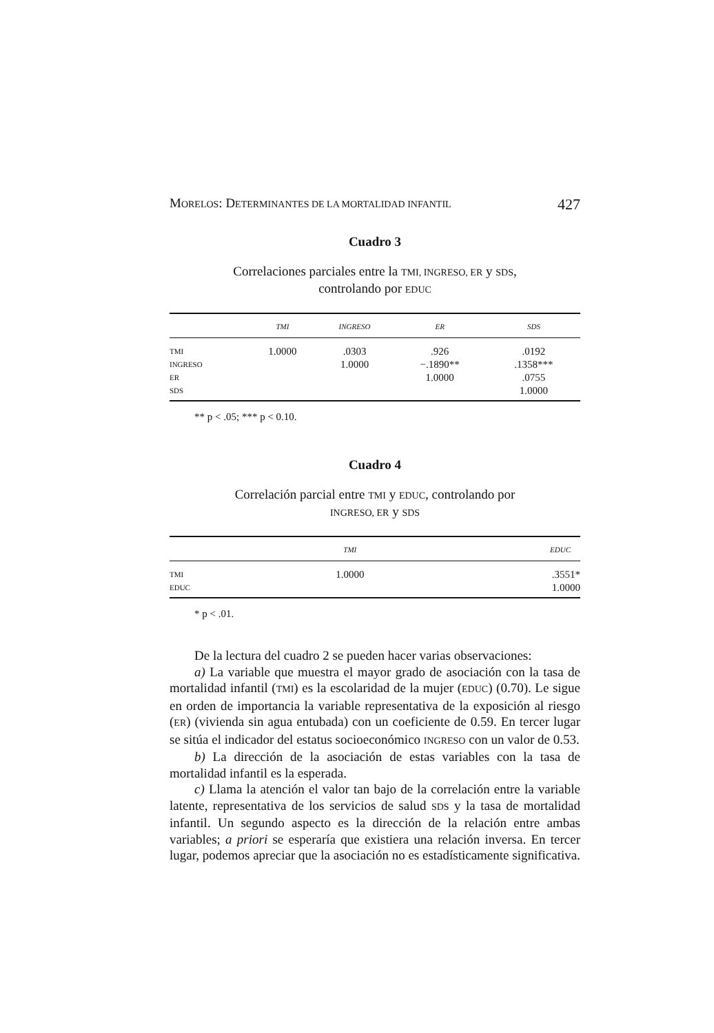MORELOS: DETERMINANTES DE LA MORTALIDAD INFANTIL 427
Cuadro 3
Correlaciones parciales entre la TMI, INGRESO, ER y SDS,
controlando por EDUC
| | TMI | INGRESO | ER | SDS |
| --- | --- | --- | --- | --- |
| TMI | 1.0000 | .0303 | .926 | .0192 |
| INGRESO | | 1.0000 | −.1890** | .1358*** |
| ER | | | 1.0000 | .0755 |
| SDS | | | | 1.0000 |
** p < .05; *** p < 0.10.
Cuadro 4
Correlación parcial entre TMI y EDUC, controlando por
INGRESO, ER y SDS
| | TMI | EDUC |
| --- | --- | --- |
| TMI | 1.0000 | .3551* |
| EDUC | | 1.0000 |
* p < .01.
De la lectura del cuadro 2 se pueden hacer varias observaciones:
a) La variable que muestra el mayor grado de asociación con la tasa de mortalidad infantil (TMI) es la escolaridad de la mujer (EDUC) (0.70). Le sigue en orden de importancia la variable representativa de la exposición al riesgo (ER) (vivienda sin agua entubada) con un coeficiente de 0.59. En tercer lugar se sitúa el indicador del estatus socioeconómico INGRESO con un valor de 0.53.
b) La dirección de la asociación de estas variables con la tasa de mortalidad infantil es la esperada.
c) Llama la atención el valor tan bajo de la correlación entre la variable latente, representativa de los servicios de salud SDS y la tasa de mortalidad infantil. Un segundo aspecto es la dirección de la relación entre ambas variables; a priori se esperaría que existiera una relación inversa. En tercer lugar, podemos apreciar que la asociación no es estadísticamente significativa.